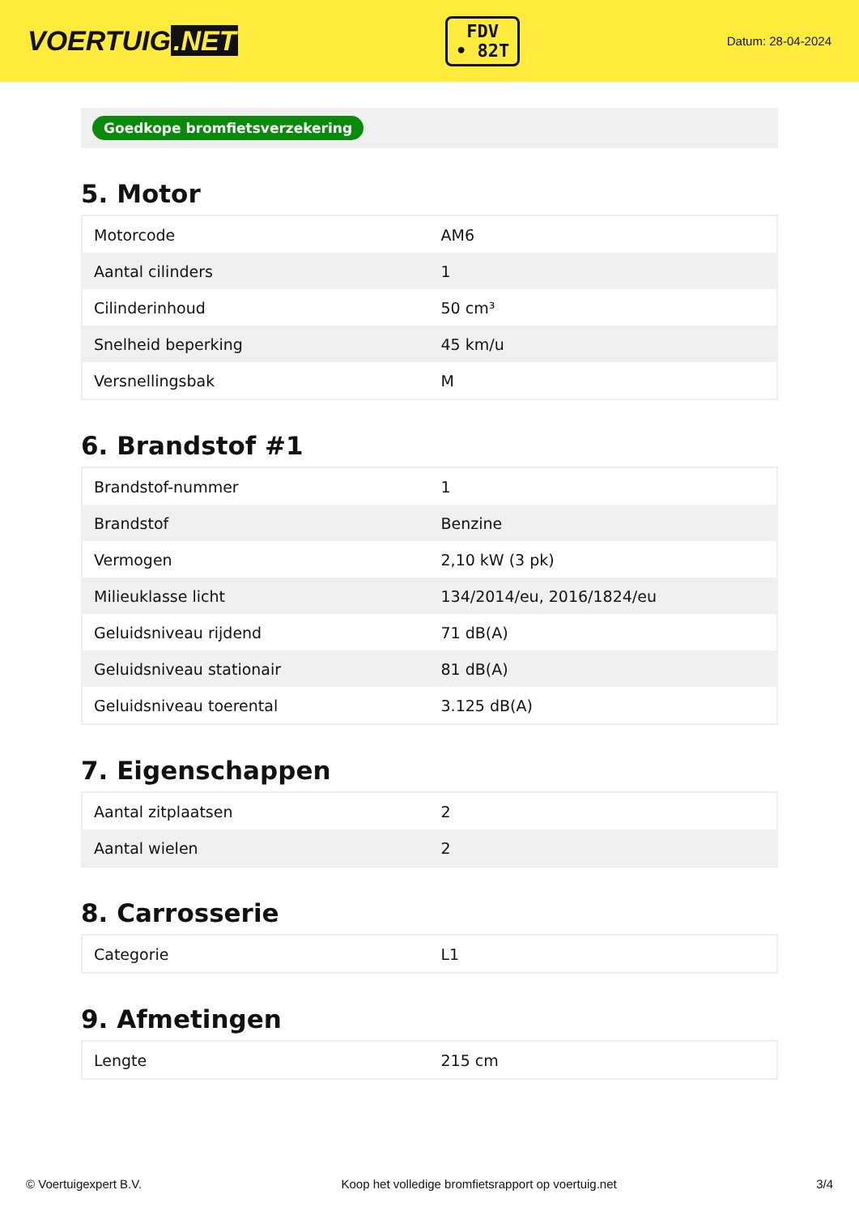VOERTUIG.NET
FDV
• 82T
Datum: 28-04-2024
Goedkope bromfietsverzekering
5. Motor
| Motorcode | AM6 |
| Aantal cilinders | 1 |
| Cilinderinhoud | 50 cm³ |
| Snelheid beperking | 45 km/u |
| Versnellingsbak | M |
6. Brandstof #1
| Brandstof-nummer | 1 |
| Brandstof | Benzine |
| Vermogen | 2,10 kW (3 pk) |
| Milieuklasse licht | 134/2014/eu, 2016/1824/eu |
| Geluidsniveau rijdend | 71 dB(A) |
| Geluidsniveau stationair | 81 dB(A) |
| Geluidsniveau toerental | 3.125 dB(A) |
7. Eigenschappen
| Aantal zitplaatsen | 2 |
| Aantal wielen | 2 |
8. Carrosserie
| Categorie | L1 |
9. Afmetingen
| Lengte | 215 cm |
© Voertuigexpert B.V. Koop het volledige bromfietsrapport op voertuig.net 3/4